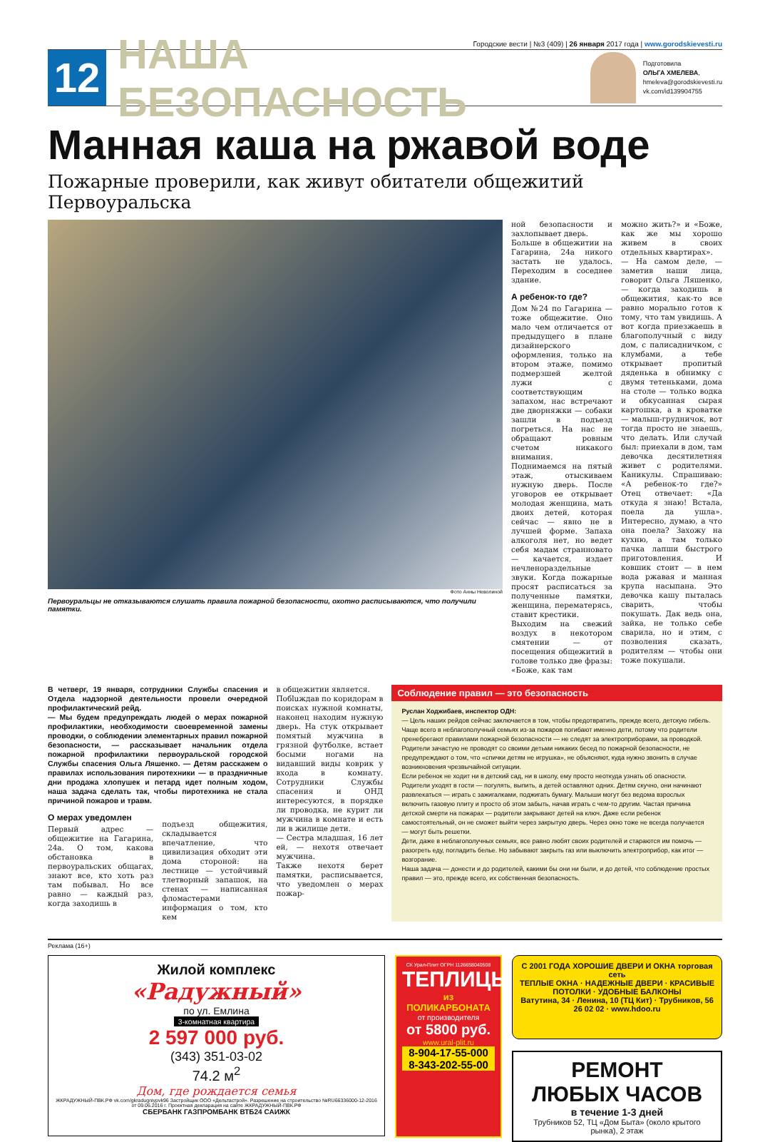Городские вести | №3 (409) | 26 января 2017 года | www.gorodskievesti.ru
12
НАША БЕЗОПАСНОСТЬ
Подготовила
ОЛЬГА ХМЕЛЕВА,
hmeleva@gorodskievesti.ru
vk.com/id139904755
Манная каша на ржавой воде
Пожарные проверили, как живут обитатели общежитий Первоуральска
Фото Анны Неволиной
Первоуральцы не отказываются слушать правила пожарной безопасности, охотно расписываются, что получили памятки.
ной безопасности и захлопывает дверь.
Больше в общежитии на Гагарина, 24а никого застать не удалось. Переходим в соседнее здание.
А ребенок-то где?
Дом №24 по Гагарина — тоже общежитие. Оно мало чем отличается от предыдущего в плане дизайнерского оформления, только на втором этаже, помимо подмерзшей желтой лужи с соответствующим запахом, нас встречают две дворняжки — собаки зашли в подъезд погреться. На нас не обращают ровным счетом никакого внимания.
Поднимаемся на пятый этаж, отыскиваем нужную дверь. После уговоров ее открывает молодая женщина, мать двоих детей, которая сейчас — явно не в лучшей форме. Запаха алкоголя нет, но ведет себя мадам странновато — качается, издает нечленораздельные звуки. Когда пожарные просят расписаться за полученные памятки, женщина, перематерясь, ставит крестики.
Выходим на свежий воздух в некотором смятении — от посещения общежитий в голове только две фразы: «Боже, как там
можно жить?» и «Боже, как же мы хорошо живем в своих отдельных квартирах».
— На самом деле, — заметив наши лица, говорит Ольга Ляшенко, — когда заходишь в общежития, как-то все равно морально готов к тому, что там увидишь. А вот когда приезжаешь в благополучный с виду дом, с палисадничком, с клумбами, а тебе открывает пропитый дяденька в обнимку с двумя тетеньками, дома на столе — только водка и обкусанная сырая картошка, а в кроватке — малыш-грудничок, вот тогда просто не знаешь, что делать. Или случай был: приехали в дом, там девочка десятилетняя живет с родителями. Каникулы. Спрашиваю: «А ребенок-то где?» Отец отвечает: «Да откуда я знаю! Встала, поела да ушла». Интересно, думаю, а что она поела? Захожу на кухню, а там только пачка лапши быстрого приготовления. И ковшик стоит — в нем вода ржавая и манная крупа насыпана. Это девочка кашу пыталась сварить, чтобы покушать. Дак ведь она, зайка, не только себе сварила, но и этим, с позволения сказать, родителям — чтобы они тоже покушали.
В четверг, 19 января, сотрудники Службы спасения и Отдела надзорной деятельности провели очередной профилактический рейд.
— Мы будем предупреждать людей о мерах пожарной профилактики, необходимости своевременной замены проводки, о соблюдении элементарных правил пожарной безопасности, — рассказывает начальник отдела пожарной профилактики первоуральской городской Службы спасения Ольга Ляшенко. — Детям расскажем о правилах использования пиротехники — в праздничные дни продажа хлопушек и петард идет полным ходом, наша задача сделать так, чтобы пиротехника не стала причиной пожаров и травм.
О мерах уведомлен
Первый адрес — общежитие на Гагарина, 24а. О том, какова обстановка в первоуральских общагах, знают все, кто хоть раз там побывал. Но все равно — каждый раз, когда заходишь в
подъезд общежития, складывается впечатление, что цивилизация обходит эти дома стороной: на лестнице — устойчивый тлетворный запашок, на стенах — написанная фломастерами информация о том, кто кем
в общежитии является.
Побluждав по коридорам в поисках нужной комнаты, наконец находим нужную дверь. На стук открывает помятый мужчина в грязной футболке, встает босыми ногами на видавший виды коврик у входа в комнату. Сотрудники Службы спасения и ОНД интересуются, в порядке ли проводка, не курит ли мужчина в комнате и есть ли в жилище дети.
— Сестра младшая, 16 лет ей, — нехотя отвечает мужчина.
Также нехотя берет памятки, расписывается, что уведомлен о мерах пожар-
Соблюдение правил — это безопасность
Руслан Ходжибаев, инспектор ОДН:
— Цель наших рейдов сейчас заключается в том, чтобы предотвратить, прежде всего, детскую гибель. Чаще всего в неблагополучный семьях из-за пожаров погибают именно дети, потому что родители пренебрегают правилами пожарной безопасности — не следят за электроприборами, за проводкой. Родители зачастую не проводят со своими детьми никаких бесед по пожарной безопасности, не предупреждают о том, что «спички детям не игрушка», не объясняют, куда нужно звонить в случае возникновения чрезвычайной ситуации.
Если ребенок не ходит ни в детский сад, ни в школу, ему просто неоткуда узнать об опасности. Родители уходят в гости — погулять, выпить, а детей оставляют одних. Детям скучно, они начинают развлекаться — играть с зажигалками, поджигать бумагу. Малыши могут без ведома взрослых включить газовую плиту и просто об этом забыть, начав играть с чем-то другим. Частая причина детской смерти на пожарах — родители закрывают детей на ключ. Даже если ребенок самостоятельный, он не сможет выйти через закрытую дверь. Через окно тоже не всегда получается — могут быть решетки.
Дети, даже в неблагополучных семьях, все равно любят своих родителей и стараются им помочь — разогреть еду, погладить белье. Но забывают закрыть газ или выключить электроприбор, как итог — возгорание.
Наша задача — донести и до родителей, какими бы они ни были, и до детей, что соблюдение простых правил — это, прежде всего, их собственная безопасность.
Реклама (16+)
Жилой комплекс
«Радужный»
по ул. Емлина
3-комнатная квартира
2 597 000 руб.
(343) 351-03-02
74.2 м<sup>2</sup>
Дом, где рождается семья
ЖКРАДУЖНЫЙ-ПВК.РФ vk.com/gkradugniypvk96 Застройщик ООО «Дельтастрой». Разрешение на строительство №RU66336000-12-2016 от 09.06.2016 г. Проектная декларация на сайте ЖКРАДУЖНЫЙ-ПВК.РФ
СБЕРБАНК ГАЗПРОМБАНК ВТБ24 САИЖК
СК Урал-Плит ОГРН 1126658040508
ТЕПЛИЦЫ
из ПОЛИКАРБОНАТА
от производителя
от 5800 руб.
www.ural-plit.ru
8-904-17-55-000
8-343-202-55-00
С 2001 ГОДА ХОРОШИЕ ДВЕРИ И ОКНА торговая сеть
ТЕПЛЫЕ ОКНА · НАДЕЖНЫЕ ДВЕРИ · КРАСИВЫЕ ПОТОЛКИ · УДОБНЫЕ БАЛКОНЫ
Ватутина, 34 · Ленина, 10 (ТЦ Кит) · Трубников, 56
26 02 02 · www.hdoo.ru
РЕМОНТ
ЛЮБЫХ ЧАСОВ
в течение 1-3 дней
Трубников 52, ТЦ «Дом Быта» (около крытого рынка), 2 этаж